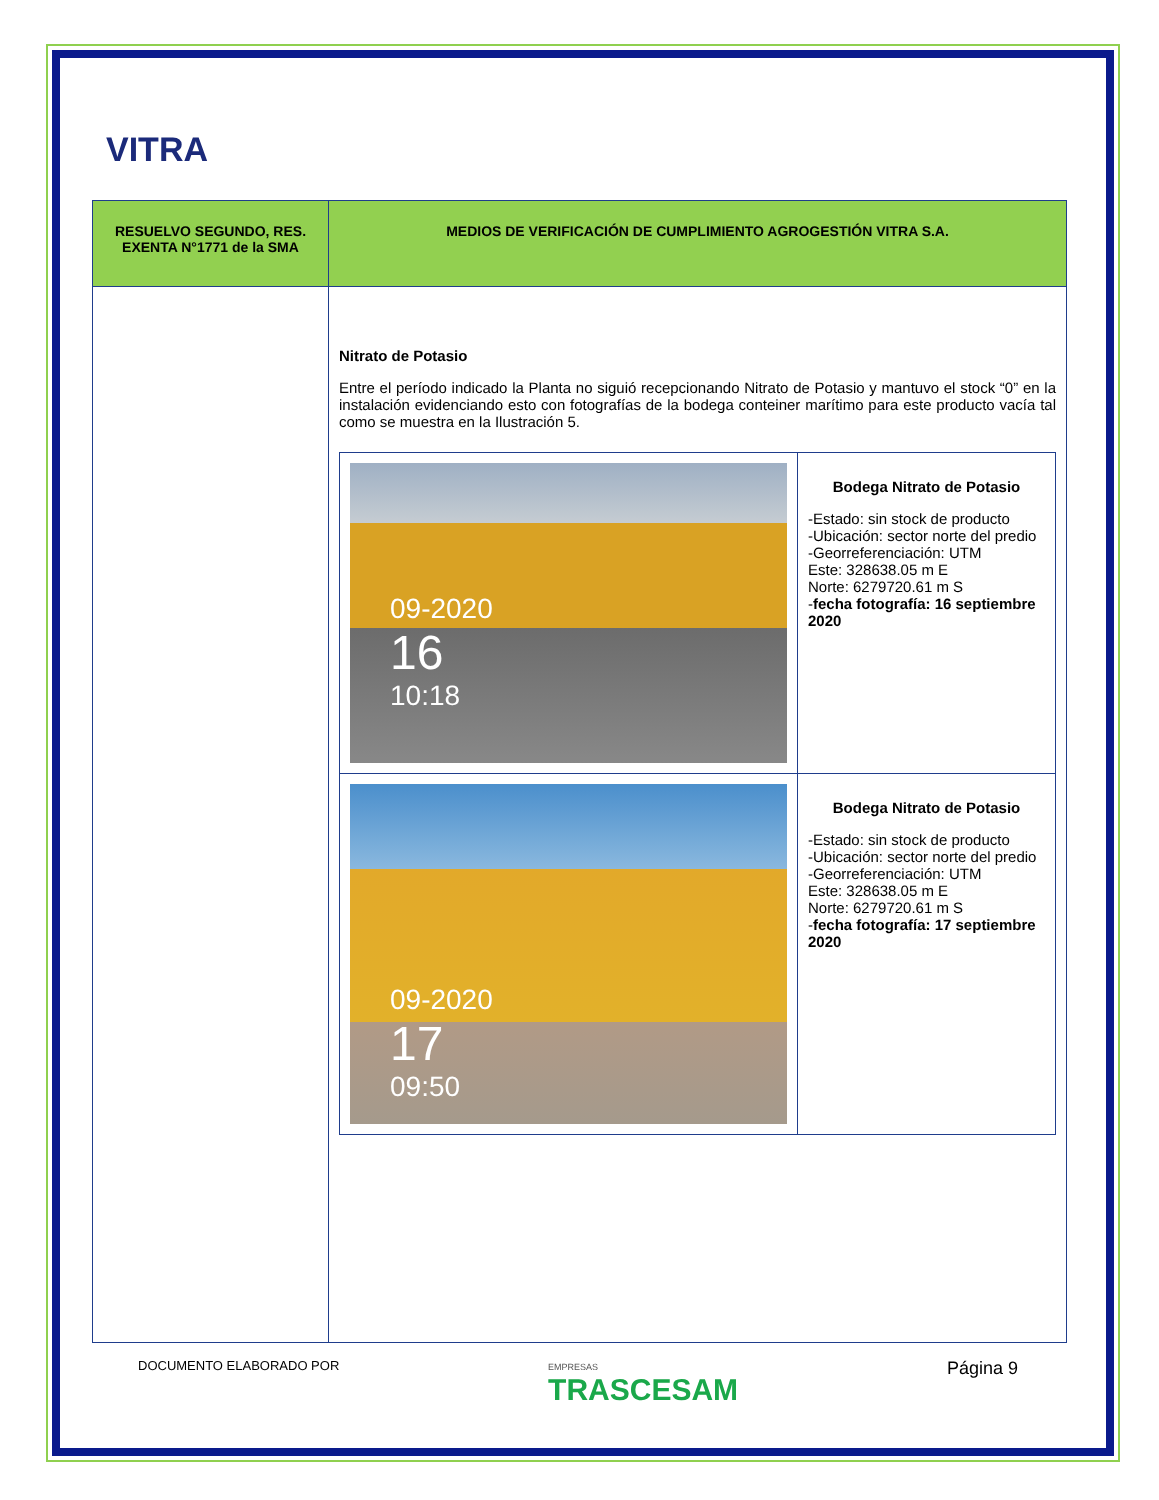VITRA
| RESUELVO SEGUNDO, RES. EXENTA N°1771 de la SMA | MEDIOS DE VERIFICACIÓN DE CUMPLIMIENTO AGROGESTIÓN VITRA S.A. |
| --- | --- |
| | Nitrato de Potasio Entre el período indicado la Planta no siguió recepcionando Nitrato de Potasio y mantuvo el stock “0” en la instalación evidenciando esto con fotografías de la bodega conteiner marítimo para este producto vacía tal como se muestra en la Ilustración 5. / 09-2020 16 10:18 / Bodega Nitrato de Potasio -Estado: sin stock de producto -Ubicación: sector norte del predio -Georreferenciación: UTM Este: 328638.05 m E Norte: 6279720.61 m S - fecha fotografía: 16 septiembre 2020 / / 09-2020 17 09:50 / Bodega Nitrato de Potasio -Estado: sin stock de producto -Ubicación: sector norte del predio -Georreferenciación: UTM Este: 328638.05 m E Norte: 6279720.61 m S - fecha fotografía: 17 septiembre 2020 / |
DOCUMENTO ELABORADO POR EMPRESAS
TRASCESAM Página 9